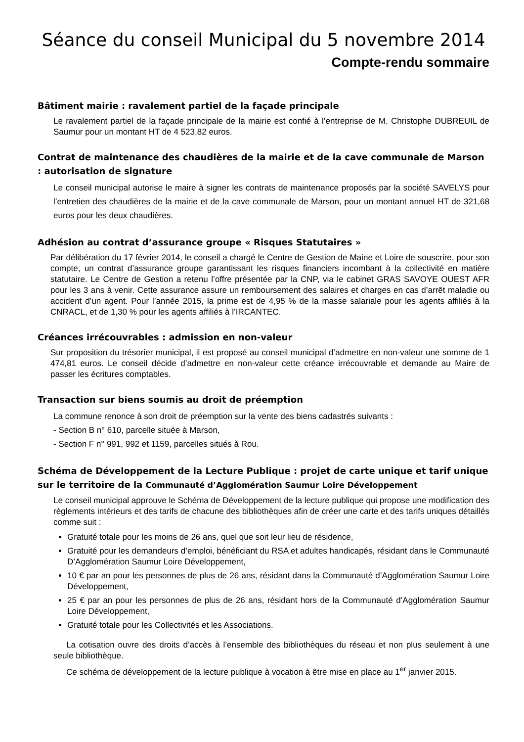Séance du conseil Municipal du 5 novembre 2014
Compte-rendu sommaire
Bâtiment mairie : ravalement partiel de la façade principale
Le ravalement partiel de la façade principale de la mairie est confié à l’entreprise de M. Christophe DUBREUIL de Saumur pour un montant HT de 4 523,82 euros.
Contrat de maintenance des chaudières de la mairie et de la cave communale de Marson : autorisation de signature
Le conseil municipal autorise le maire à signer les contrats de maintenance proposés par la société SAVELYS pour l’entretien des chaudières de la mairie et de la cave communale de Marson, pour un montant annuel HT de 321,68 euros pour les deux chaudières.
Adhésion au contrat d’assurance groupe « Risques Statutaires »
Par délibération du 17 février 2014, le conseil a chargé le Centre de Gestion de Maine et Loire de souscrire, pour son compte, un contrat d’assurance groupe garantissant les risques financiers incombant à la collectivité en matière statutaire. Le Centre de Gestion a retenu l’offre présentée par la CNP, via le cabinet GRAS SAVOYE OUEST AFR pour les 3 ans à venir. Cette assurance assure un remboursement des salaires et charges en cas d’arrêt maladie ou accident d’un agent. Pour l’année 2015, la prime est de 4,95 % de la masse salariale pour les agents affiliés à la CNRACL, et de 1,30 % pour les agents affiliés à l’IRCANTEC.
Créances irrécouvrables : admission en non-valeur
Sur proposition du trésorier municipal, il est proposé au conseil municipal d’admettre en non-valeur une somme de 1 474,81 euros. Le conseil décide d’admettre en non-valeur cette créance irrécouvrable et demande au Maire de passer les écritures comptables.
Transaction sur biens soumis au droit de préemption
La commune renonce à son droit de préemption sur la vente des biens cadastrés suivants :
- Section B n° 610, parcelle située à Marson,
- Section F n° 991, 992 et 1159, parcelles situés à Rou.
Schéma de Développement de la Lecture Publique : projet de carte unique et tarif unique sur le territoire de la Communauté d’Agglomération Saumur Loire Développement
Le conseil municipal approuve le Schéma de Développement de la lecture publique qui propose une modification des règlements intérieurs et des tarifs de chacune des bibliothèques afin de créer une carte et des tarifs uniques détaillés comme suit :
Gratuité totale pour les moins de 26 ans, quel que soit leur lieu de résidence,
Gratuité pour les demandeurs d’emploi, bénéficiant du RSA et adultes handicapés, résidant dans le Communauté D’Agglomération Saumur Loire Développement,
10 € par an pour les personnes de plus de 26 ans, résidant dans la Communauté d’Agglomération Saumur Loire Développement,
25 € par an pour les personnes de plus de 26 ans, résidant hors de la Communauté d’Agglomération Saumur Loire Développement,
Gratuité totale pour les Collectivités et les Associations.
La cotisation ouvre des droits d’accès à l’ensemble des bibliothèques du réseau et non plus seulement à une seule bibliothèque.
Ce schéma de développement de la lecture publique à vocation à être mise en place au 1<sup>er</sup> janvier 2015.